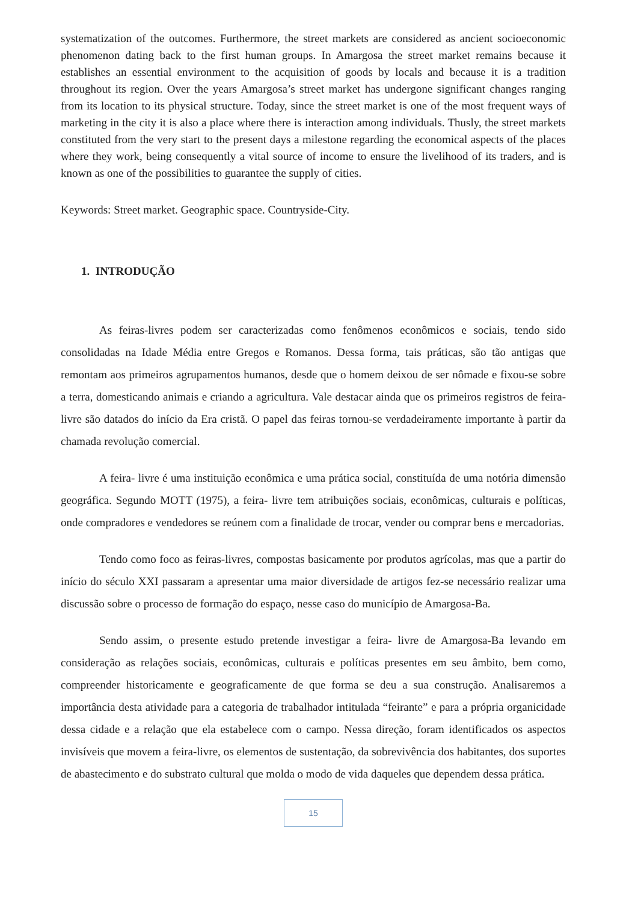systematization of the outcomes. Furthermore, the street markets are considered as ancient socioeconomic phenomenon dating back to the first human groups. In Amargosa the street market remains because it establishes an essential environment to the acquisition of goods by locals and because it is a tradition throughout its region. Over the years Amargosa’s street market has undergone significant changes ranging from its location to its physical structure. Today, since the street market is one of the most frequent ways of marketing in the city it is also a place where there is interaction among individuals. Thusly, the street markets constituted from the very start to the present days a milestone regarding the economical aspects of the places where they work, being consequently a vital source of income to ensure the livelihood of its traders, and is known as one of the possibilities to guarantee the supply of cities.
Keywords: Street market. Geographic space. Countryside-City.
1. INTRODUÇÃO
As feiras-livres podem ser caracterizadas como fenômenos econômicos e sociais, tendo sido consolidadas na Idade Média entre Gregos e Romanos. Dessa forma, tais práticas, são tão antigas que remontam aos primeiros agrupamentos humanos, desde que o homem deixou de ser nômade e fixou-se sobre a terra, domesticando animais e criando a agricultura. Vale destacar ainda que os primeiros registros de feira-livre são datados do início da Era cristã. O papel das feiras tornou-se verdadeiramente importante à partir da chamada revolução comercial.
A feira- livre é uma instituição econômica e uma prática social, constituída de uma notória dimensão geográfica. Segundo MOTT (1975), a feira- livre tem atribuições sociais, econômicas, culturais e políticas, onde compradores e vendedores se reúnem com a finalidade de trocar, vender ou comprar bens e mercadorias.
Tendo como foco as feiras-livres, compostas basicamente por produtos agrícolas, mas que a partir do início do século XXI passaram a apresentar uma maior diversidade de artigos fez-se necessário realizar uma discussão sobre o processo de formação do espaço, nesse caso do município de Amargosa-Ba.
Sendo assim, o presente estudo pretende investigar a feira- livre de Amargosa-Ba levando em consideração as relações sociais, econômicas, culturais e políticas presentes em seu âmbito, bem como, compreender historicamente e geograficamente de que forma se deu a sua construção. Analisaremos a importância desta atividade para a categoria de trabalhador intitulada “feirante” e para a própria organicidade dessa cidade e a relação que ela estabelece com o campo. Nessa direção, foram identificados os aspectos invisíveis que movem a feira-livre, os elementos de sustentação, da sobrevivência dos habitantes, dos suportes de abastecimento e do substrato cultural que molda o modo de vida daqueles que dependem dessa prática.
15